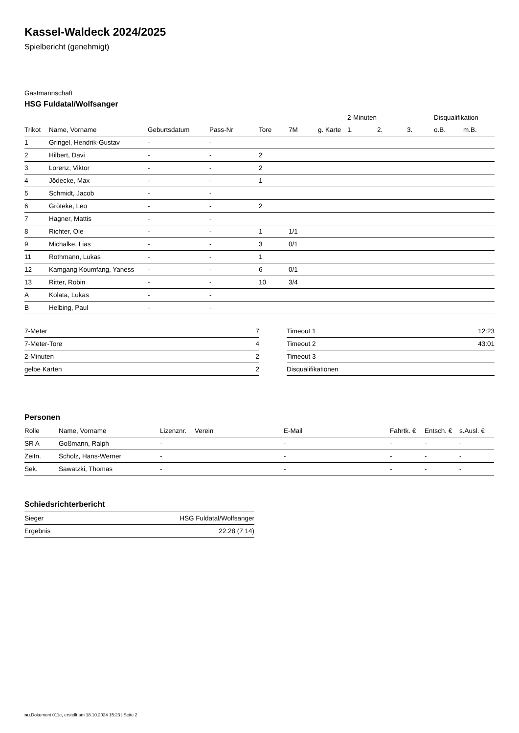Kassel-Waldeck 2024/2025
Spielbericht (genehmigt)
Gastmannschaft
HSG Fuldatal/Wolfsanger
| | | | | | | | 2-Minuten | | | Disqualifikation | |
| --- | --- | --- | --- | --- | --- | --- | --- | --- | --- | --- | --- |
| Trikot | Name, Vorname | Geburtsdatum | Pass-Nr | Tore | 7M | g. Karte | 1. | 2. | 3. | o.B. | m.B. |
| 1 | Gringel, Hendrik-Gustav | - | - | | | | | | | | |
| 2 | Hilbert, Davi | - | - | 2 | | | | | | | |
| 3 | Lorenz, Viktor | - | - | 2 | | | | | | | |
| 4 | Jödecke, Max | - | - | 1 | | | | | | | |
| 5 | Schmidt, Jacob | - | - | | | | | | | | |
| 6 | Gröteke, Leo | - | - | 2 | | | | | | | |
| 7 | Hagner, Mattis | - | - | | | | | | | | |
| 8 | Richter, Ole | - | - | 1 | 1/1 | | | | | | |
| 9 | Michalke, Lias | - | - | 3 | 0/1 | | | | | | |
| 11 | Rothmann, Lukas | - | - | 1 | | | | | | | |
| 12 | Kamgang Koumfang, Yaness | - | - | 6 | 0/1 | | | | | | |
| 13 | Ritter, Robin | - | - | 10 | 3/4 | | | | | | |
| A | Kolata, Lukas | - | - | | | | | | | | |
| B | Helbing, Paul | - | - | | | | | | | | |
| 7-Meter | 7 |
| 7-Meter-Tore | 4 |
| 2-Minuten | 2 |
| gelbe Karten | 2 |
| Timeout 1 | 12:23 |
| Timeout 2 | 43:01 |
| Timeout 3 | |
| Disqualifikationen | |
Personen
| Rolle | Name, Vorname | Lizenznr. | Verein | E-Mail | Fahrtk. € | Entsch. € | s.Ausl. € |
| --- | --- | --- | --- | --- | --- | --- | --- |
| SR A | Goßmann, Ralph | - | | - | - | - | - |
| Zeitn. | Scholz, Hans-Werner | - | | - | - | - | - |
| Sek. | Sawatzki, Thomas | - | | - | - | - | - |
Schiedsrichterbericht
| Sieger | HSG Fuldatal/Wolfsanger |
| Ergebnis | 22:28 (7:14) |
nu.Dokument 011e, erstellt am 18.10.2024 15:23 | Seite 2